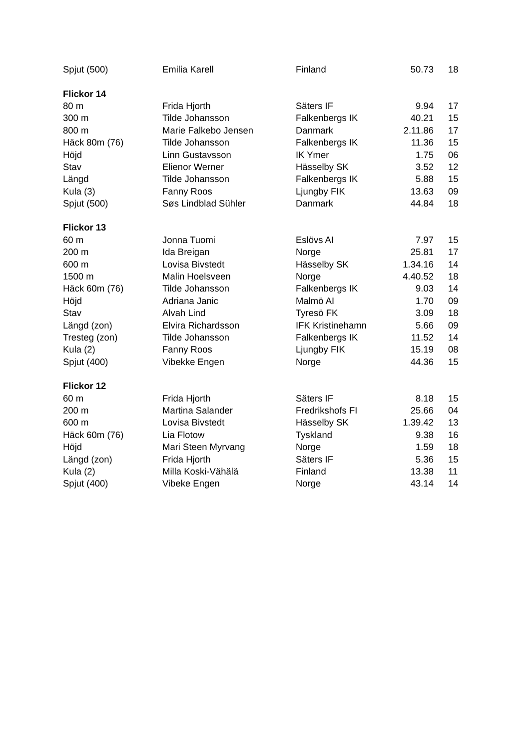| Spjut (500) | Emilia Karell | Finland | 50.73 | 18 |
| Flickor 14 | | | | |
| 80 m | Frida Hjorth | Säters IF | 9.94 | 17 |
| 300 m | Tilde Johansson | Falkenbergs IK | 40.21 | 15 |
| 800 m | Marie Falkebo Jensen | Danmark | 2.11.86 | 17 |
| Häck 80m (76) | Tilde Johansson | Falkenbergs IK | 11.36 | 15 |
| Höjd | Linn Gustavsson | IK Ymer | 1.75 | 06 |
| Stav | Elienor Werner | Hässelby SK | 3.52 | 12 |
| Längd | Tilde Johansson | Falkenbergs IK | 5.88 | 15 |
| Kula (3) | Fanny Roos | Ljungby FIK | 13.63 | 09 |
| Spjut (500) | Søs Lindblad Sühler | Danmark | 44.84 | 18 |
| Flickor 13 | | | | |
| 60 m | Jonna Tuomi | Eslövs AI | 7.97 | 15 |
| 200 m | Ida Breigan | Norge | 25.81 | 17 |
| 600 m | Lovisa Bivstedt | Hässelby SK | 1.34.16 | 14 |
| 1500 m | Malin Hoelsveen | Norge | 4.40.52 | 18 |
| Häck 60m (76) | Tilde Johansson | Falkenbergs IK | 9.03 | 14 |
| Höjd | Adriana Janic | Malmö AI | 1.70 | 09 |
| Stav | Alvah Lind | Tyresö FK | 3.09 | 18 |
| Längd (zon) | Elvira Richardsson | IFK Kristinehamn | 5.66 | 09 |
| Tresteg (zon) | Tilde Johansson | Falkenbergs IK | 11.52 | 14 |
| Kula (2) | Fanny Roos | Ljungby FIK | 15.19 | 08 |
| Spjut (400) | Vibekke Engen | Norge | 44.36 | 15 |
| Flickor 12 | | | | |
| 60 m | Frida Hjorth | Säters IF | 8.18 | 15 |
| 200 m | Martina Salander | Fredrikshofs FI | 25.66 | 04 |
| 600 m | Lovisa Bivstedt | Hässelby SK | 1.39.42 | 13 |
| Häck 60m (76) | Lia Flotow | Tyskland | 9.38 | 16 |
| Höjd | Mari Steen Myrvang | Norge | 1.59 | 18 |
| Längd (zon) | Frida Hjorth | Säters IF | 5.36 | 15 |
| Kula (2) | Milla Koski-Vähälä | Finland | 13.38 | 11 |
| Spjut (400) | Vibeke Engen | Norge | 43.14 | 14 |